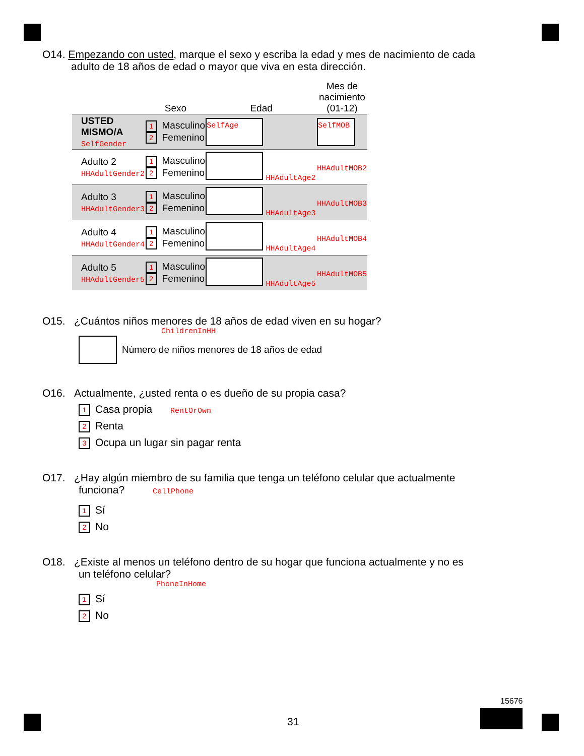O14. Empezando con usted, marque el sexo y escriba la edad y mes de nacimiento de cada
adulto de 18 años de edad o mayor que viva en esta dirección.
| | Sexo | Edad | Mes de nacimiento (01-12) |
| --- | --- | --- | --- |
| USTED MISMO/A SelfGender | 1 Masculino 2 Femenino | SelfAge | SelfMOB |
| Adulto 2 HHAdultGender2 | 1 Masculino 2 Femenino | HHAdultAge2 | HHAdultMOB2 |
| Adulto 3 HHAdultGender3 | 1 Masculino 2 Femenino | HHAdultAge3 | HHAdultMOB3 |
| Adulto 4 HHAdultGender4 | 1 Masculino 2 Femenino | HHAdultAge4 | HHAdultMOB4 |
| Adulto 5 HHAdultGender5 | 1 Masculino 2 Femenino | HHAdultAge5 | HHAdultMOB5 |
O15. ¿Cuántos niños menores de 18 años de edad viven en su hogar?
ChildrenInHH
Número de niños menores de 18 años de edad
O16. Actualmente, ¿usted renta o es dueño de su propia casa?
1 Casa propia RentOrOwn
2 Renta
3 Ocupa un lugar sin pagar renta
O17. ¿Hay algún miembro de su familia que tenga un teléfono celular que actualmente
funciona? CellPhone
1 Sí
2 No
O18. ¿Existe al menos un teléfono dentro de su hogar que funciona actualmente y no es
un teléfono celular?
PhoneInHome
1 Sí
2 No
31
15676